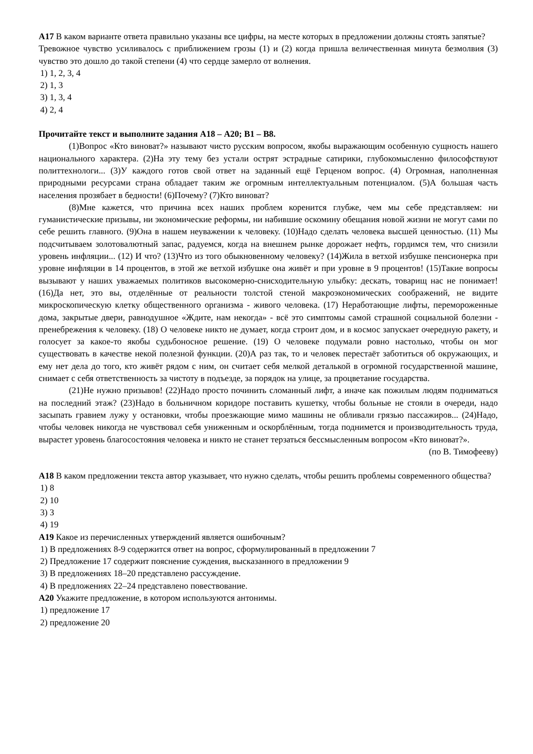А17 В каком варианте ответа правильно указаны все цифры, на месте которых в предложении должны стоять запятые?
Тревожное чувство усиливалось с приближением грозы (1) и (2) когда пришла величественная минута безмолвия (3) чувство это дошло до такой степени (4) что сердце замерло от волнения.
1) 1, 2, 3, 4
2) 1, 3
3) 1, 3, 4
4) 2, 4
Прочитайте текст и выполните задания А18 – А20; В1 – В8.
(1)Вопрос «Кто виноват?» называют чисто русским вопросом, якобы выражающим особенную сущность нашего национального характера. (2)На эту тему без устали острят эстрадные сатирики, глубокомысленно философствуют политтехнологи... (3)У каждого готов свой ответ на заданный ещё Герценом вопрос. (4) Огромная, наполненная природными ресурсами страна обладает таким же огромным интеллектуальным потенциалом. (5)А большая часть населения прозябает в бедности! (6)Почему? (7)Кто виноват?
(8)Мне кажется, что причина всех наших проблем коренится глубже, чем мы себе представляем: ни гуманистические призывы, ни экономические реформы, ни набившие оскомину обещания новой жизни не могут сами по себе решить главного. (9)Она в нашем неуважении к человеку. (10)Надо сделать человека высшей ценностью. (11) Мы подсчитываем золотовалютный запас, радуемся, когда на внешнем рынке дорожает нефть, гордимся тем, что снизили уровень инфляции... (12) И что? (13)Что из того обыкновенному человеку? (14)Жила в ветхой избушке пенсионерка при уровне инфляции в 14 процентов, в этой же ветхой избушке она живёт и при уровне в 9 процентов! (15)Такие вопросы вызывают у наших уважаемых политиков высокомерно-снисходительную улыбку: дескать, товарищ нас не понимает! (16)Да нет, это вы, отделённые от реальности толстой стеной макроэкономических соображений, не видите микроскопическую клетку общественного организма - живого человека. (17) Неработающие лифты, перемороженные дома, закрытые двери, равнодушное «Ждите, нам некогда» - всё это симптомы самой страшной социальной болезни - пренебрежения к человеку. (18) О человеке никто не думает, когда строит дом, и в космос запускает очередную ракету, и голосует за какое-то якобы судьбоносное решение. (19) О человеке подумали ровно настолько, чтобы он мог существовать в качестве некой полезной функции. (20)А раз так, то и человек перестаёт заботиться об окружающих, и ему нет дела до того, кто живёт рядом с ним, он считает себя мелкой деталькой в огромной государственной машине, снимает с себя ответственность за чистоту в подъезде, за порядок на улице, за процветание государства.
(21)Не нужно призывов! (22)Надо просто починить сломанный лифт, а иначе как пожилым людям подниматься на последний этаж? (23)Надо в больничном коридоре поставить кушетку, чтобы больные не стояли в очереди, надо засыпать гравием лужу у остановки, чтобы проезжающие мимо машины не обливали грязью пассажиров... (24)Надо, чтобы человек никогда не чувствовал себя униженным и оскорблённым, тогда поднимется и производительность труда, вырастет уровень благосостояния человека и никто не станет терзаться бессмысленным вопросом «Кто виноват?».
(по В. Тимофееву)
А18 В каком предложении текста автор указывает, что нужно сделать, чтобы решить проблемы современного общества?
1) 8
2) 10
3) 3
4) 19
А19 Какое из перечисленных утверждений является ошибочным?
1) В предложениях 8-9 содержится ответ на вопрос, сформулированный в предложении 7
2) Предложение 17 содержит пояснение суждения, высказанного в предложении 9
3) В предложениях 18–20 представлено рассуждение.
4) В предложениях 22–24 представлено повествование.
А20 Укажите предложение, в котором используются антонимы.
1) предложение 17
2) предложение 20